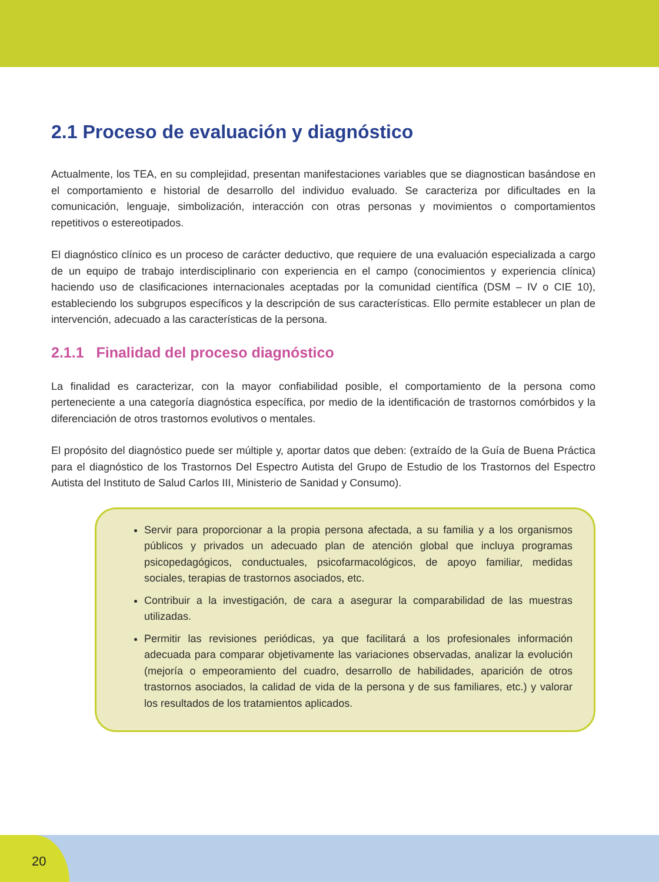2.1 Proceso de evaluación y diagnóstico
Actualmente, los TEA, en su complejidad, presentan manifestaciones variables que se diagnostican basándose en el comportamiento e historial de desarrollo del individuo evaluado. Se caracteriza por dificultades en la comunicación, lenguaje, simbolización, interacción con otras personas y movimientos o comportamientos repetitivos o estereotipados.
El diagnóstico clínico es un proceso de carácter deductivo, que requiere de una evaluación especializada a cargo de un equipo de trabajo interdisciplinario con experiencia en el campo (conocimientos y experiencia clínica) haciendo uso de clasificaciones internacionales aceptadas por la comunidad científica (DSM – IV o CIE 10), estableciendo los subgrupos específicos y la descripción de sus características. Ello permite establecer un plan de intervención, adecuado a las características de la persona.
2.1.1 Finalidad del proceso diagnóstico
La finalidad es caracterizar, con la mayor confiabilidad posible, el comportamiento de la persona como perteneciente a una categoría diagnóstica específica, por medio de la identificación de trastornos comórbidos y la diferenciación de otros trastornos evolutivos o mentales.
El propósito del diagnóstico puede ser múltiple y, aportar datos que deben: (extraído de la Guía de Buena Práctica para el diagnóstico de los Trastornos Del Espectro Autista del Grupo de Estudio de los Trastornos del Espectro Autista del Instituto de Salud Carlos III, Ministerio de Sanidad y Consumo).
Servir para proporcionar a la propia persona afectada, a su familia y a los organismos públicos y privados un adecuado plan de atención global que incluya programas psicopedagógicos, conductuales, psicofarmacológicos, de apoyo familiar, medidas sociales, terapias de trastornos asociados, etc.
Contribuir a la investigación, de cara a asegurar la comparabilidad de las muestras utilizadas.
Permitir las revisiones periódicas, ya que facilitará a los profesionales información adecuada para comparar objetivamente las variaciones observadas, analizar la evolución (mejoría o empeoramiento del cuadro, desarrollo de habilidades, aparición de otros trastornos asociados, la calidad de vida de la persona y de sus familiares, etc.) y valorar los resultados de los tratamientos aplicados.
20